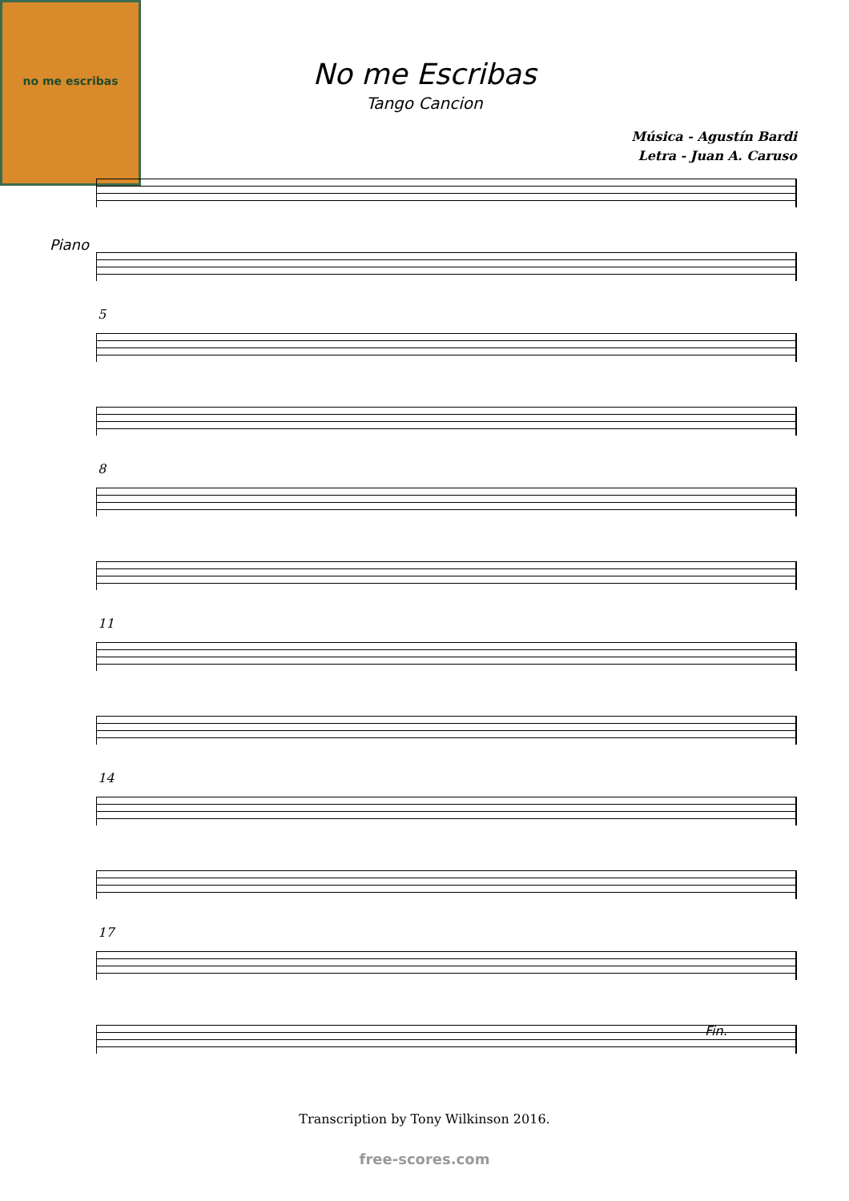no me escribas
No me Escribas
Tango Cancion
Música - Agustín Bardi
Letra - Juan A. Caruso
Piano
5
8
11
14
17
Fin.
Transcription by Tony Wilkinson 2016.
free-scores.com